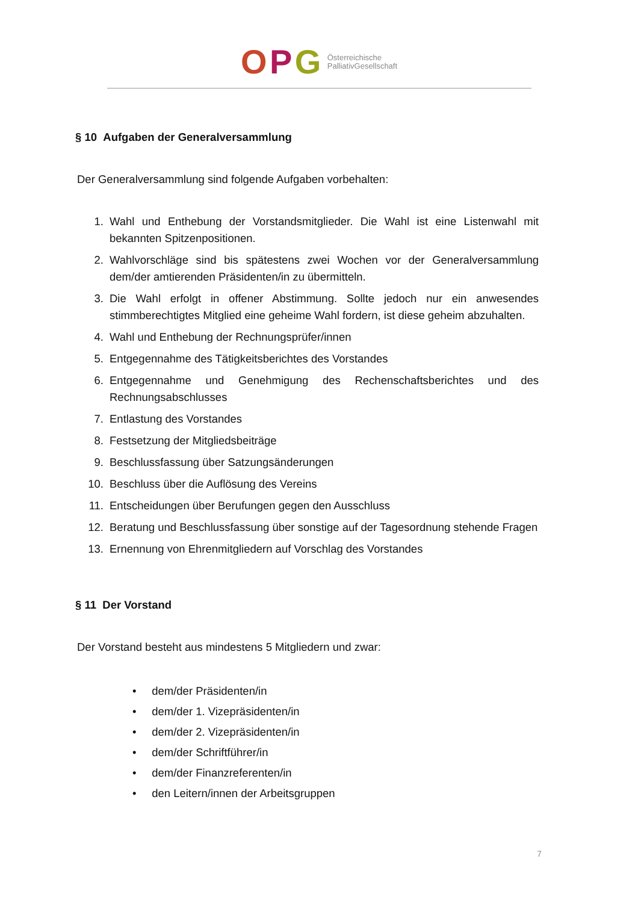O P G Österreichische
PalliativGesellschaft
§ 10 Aufgaben der Generalversammlung
Der Generalversammlung sind folgende Aufgaben vorbehalten:
1. Wahl und Enthebung der Vorstandsmitglieder. Die Wahl ist eine Listenwahl mit bekannten Spitzenpositionen.
2. Wahlvorschläge sind bis spätestens zwei Wochen vor der Generalversammlung dem/der amtierenden Präsidenten/in zu übermitteln.
3. Die Wahl erfolgt in offener Abstimmung. Sollte jedoch nur ein anwesendes stimmberechtigtes Mitglied eine geheime Wahl fordern, ist diese geheim abzuhalten.
4. Wahl und Enthebung der Rechnungsprüfer/innen
5. Entgegennahme des Tätigkeitsberichtes des Vorstandes
6. Entgegennahme und Genehmigung des Rechenschaftsberichtes und des Rechnungsabschlusses
7. Entlastung des Vorstandes
8. Festsetzung der Mitgliedsbeiträge
9. Beschlussfassung über Satzungsänderungen
10. Beschluss über die Auflösung des Vereins
11. Entscheidungen über Berufungen gegen den Ausschluss
12. Beratung und Beschlussfassung über sonstige auf der Tagesordnung stehende Fragen
13. Ernennung von Ehrenmitgliedern auf Vorschlag des Vorstandes
§ 11 Der Vorstand
Der Vorstand besteht aus mindestens 5 Mitgliedern und zwar:
• dem/der Präsidenten/in
• dem/der 1. Vizepräsidenten/in
• dem/der 2. Vizepräsidenten/in
• dem/der Schriftführer/in
• dem/der Finanzreferenten/in
• den Leitern/innen der Arbeitsgruppen
7